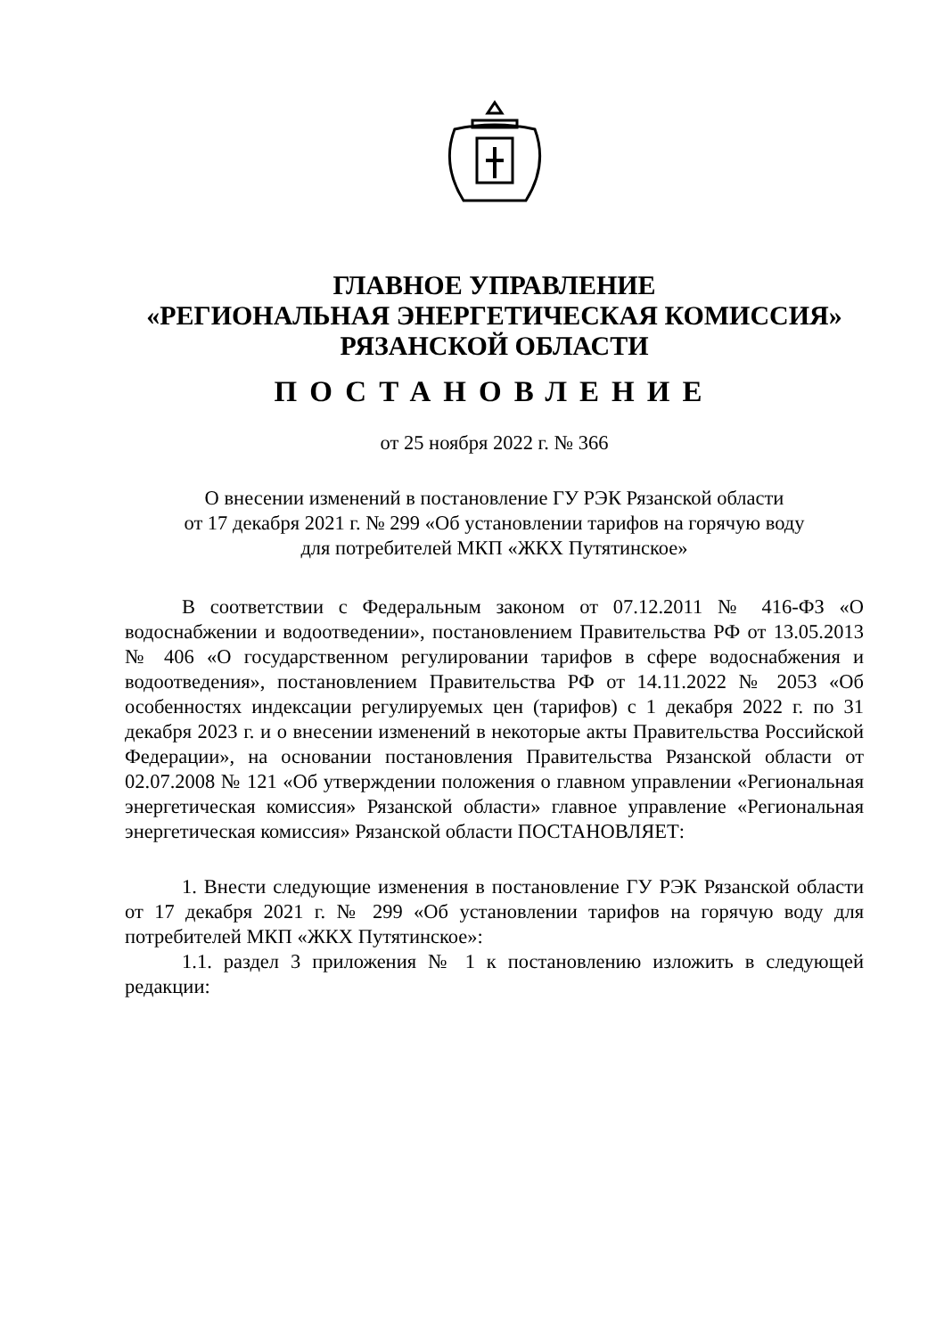ГЛАВНОЕ УПРАВЛЕНИЕ
«РЕГИОНАЛЬНАЯ ЭНЕРГЕТИЧЕСКАЯ КОМИССИЯ»
РЯЗАНСКОЙ ОБЛАСТИ
ПОСТАНОВЛЕНИЕ
от 25 ноября 2022 г. № 366
О внесении изменений в постановление ГУ РЭК Рязанской области
от 17 декабря 2021 г. № 299 «Об установлении тарифов на горячую воду
для потребителей МКП «ЖКХ Путятинское»
В соответствии с Федеральным законом от 07.12.2011 № 416-ФЗ «О водоснабжении и водоотведении», постановлением Правительства РФ от 13.05.2013 № 406 «О государственном регулировании тарифов в сфере водоснабжения и водоотведения», постановлением Правительства РФ от 14.11.2022 № 2053 «Об особенностях индексации регулируемых цен (тарифов) с 1 декабря 2022 г. по 31 декабря 2023 г. и о внесении изменений в некоторые акты Правительства Российской Федерации», на основании постановления Правительства Рязанской области от 02.07.2008 № 121 «Об утверждении положения о главном управлении «Региональная энергетическая комиссия» Рязанской области» главное управление «Региональная энергетическая комиссия» Рязанской области ПОСТАНОВЛЯЕТ:
1. Внести следующие изменения в постановление ГУ РЭК Рязанской области от 17 декабря 2021 г. № 299 «Об установлении тарифов на горячую воду для потребителей МКП «ЖКХ Путятинское»:
1.1. раздел 3 приложения № 1 к постановлению изложить в следующей редакции: